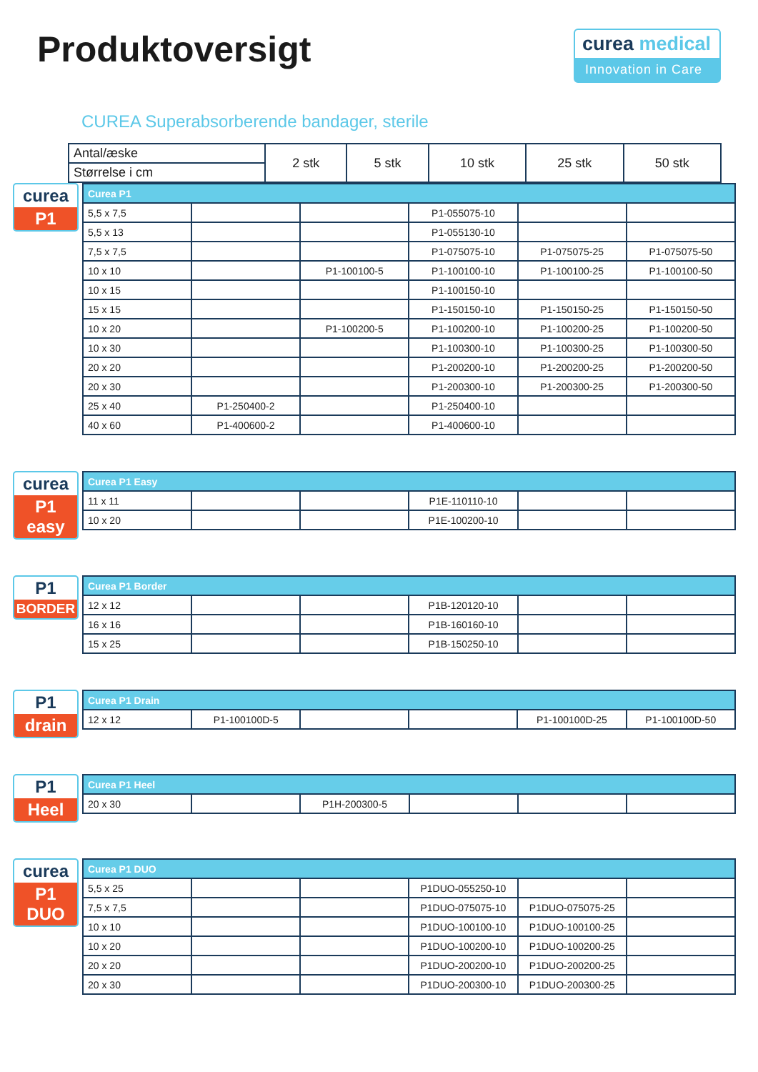Produktoversigt
curea medical
Innovation in Care
CUREA Superabsorberende bandager, sterile
| Antal/æske | 2 stk | 5 stk | 10 stk | 25 stk | 50 stk |
| --- | --- | --- | --- | --- | --- |
| Størrelse i cm | | | | | |
curea
P1
| Curea P1 | | | | | |
| 5,5 x 7,5 | | | P1-055075-10 | | |
| 5,5 x 13 | | | P1-055130-10 | | |
| 7,5 x 7,5 | | | P1-075075-10 | P1-075075-25 | P1-075075-50 |
| 10 x 10 | | P1-100100-5 | P1-100100-10 | P1-100100-25 | P1-100100-50 |
| 10 x 15 | | | P1-100150-10 | | |
| 15 x 15 | | | P1-150150-10 | P1-150150-25 | P1-150150-50 |
| 10 x 20 | | P1-100200-5 | P1-100200-10 | P1-100200-25 | P1-100200-50 |
| 10 x 30 | | | P1-100300-10 | P1-100300-25 | P1-100300-50 |
| 20 x 20 | | | P1-200200-10 | P1-200200-25 | P1-200200-50 |
| 20 x 30 | | | P1-200300-10 | P1-200300-25 | P1-200300-50 |
| 25 x 40 | P1-250400-2 | | P1-250400-10 | | |
| 40 x 60 | P1-400600-2 | | P1-400600-10 | | |
curea
P1 easy
| Curea P1 Easy | | | | | |
| 11 x 11 | | | P1E-110110-10 | | |
| 10 x 20 | | | P1E-100200-10 | | |
P1
BORDER
| Curea P1 Border | | | | | |
| 12 x 12 | | | P1B-120120-10 | | |
| 16 x 16 | | | P1B-160160-10 | | |
| 15 x 25 | | | P1B-150250-10 | | |
P1
drain
| Curea P1 Drain | | | | | |
| 12 x 12 | P1-100100D-5 | | | P1-100100D-25 | P1-100100D-50 |
P1
Heel
| Curea P1 Heel | | | | | |
| 20 x 30 | | P1H-200300-5 | | | |
curea
P1 DUO
| Curea P1 DUO | | | | | |
| 5,5 x 25 | | | P1DUO-055250-10 | | |
| 7,5 x 7,5 | | | P1DUO-075075-10 | P1DUO-075075-25 | |
| 10 x 10 | | | P1DUO-100100-10 | P1DUO-100100-25 | |
| 10 x 20 | | | P1DUO-100200-10 | P1DUO-100200-25 | |
| 20 x 20 | | | P1DUO-200200-10 | P1DUO-200200-25 | |
| 20 x 30 | | | P1DUO-200300-10 | P1DUO-200300-25 | |